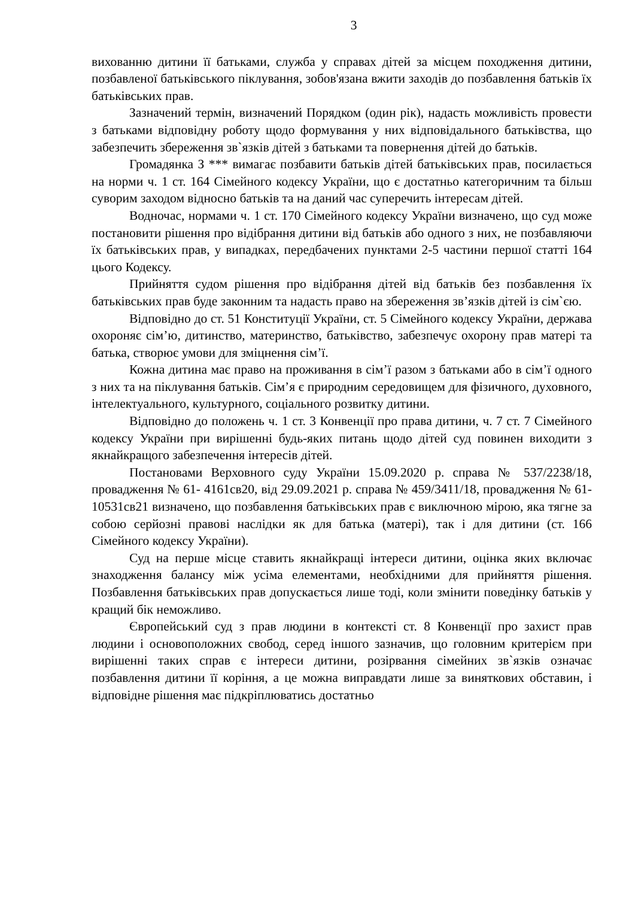3
вихованню дитини її батьками, служба у справах дітей за місцем походження дитини, позбавленої батьківського піклування, зобов'язана вжити заходів до позбавлення батьків їх батьківських прав.
Зазначений термін, визначений Порядком (один рік), надасть можливість провести з батьками відповідну роботу щодо формування у них відповідального батьківства, що забезпечить збереження зв`язків дітей з батьками та повернення дітей до батьків.
Громадянка З *** вимагає позбавити батьків дітей батьківських прав, посилається на норми ч. 1 ст. 164 Сімейного кодексу України, що є достатньо категоричним та більш суворим заходом відносно батьків та на даний час суперечить інтересам дітей.
Водночас, нормами ч. 1 ст. 170 Сімейного кодексу України визначено, що суд може постановити рішення про відібрання дитини від батьків або одного з них, не позбавляючи їх батьківських прав, у випадках, передбачених пунктами 2-5 частини першої статті 164 цього Кодексу.
Прийняття судом рішення про відібрання дітей від батьків без позбавлення їх батьківських прав буде законним та надасть право на збереження зв’язків дітей із сім`єю.
Відповідно до ст. 51 Конституції України, ст. 5 Сімейного кодексу України, держава охороняє сім’ю, дитинство, материнство, батьківство, забезпечує охорону прав матері та батька, створює умови для зміцнення сім’ї.
Кожна дитина має право на проживання в сім’ї разом з батьками або в сім’ї одного з них та на піклування батьків. Сім’я є природним середовищем для фізичного, духовного, інтелектуального, культурного, соціального розвитку дитини.
Відповідно до положень ч. 1 ст. 3 Конвенції про права дитини, ч. 7 ст. 7 Сімейного кодексу України при вирішенні будь-яких питань щодо дітей суд повинен виходити з якнайкращого забезпечення інтересів дітей.
Постановами Верховного суду України 15.09.2020 р. справа № 537/2238/18, провадження № 61- 4161св20, від 29.09.2021 р. справа № 459/3411/18, провадження № 61-10531св21 визначено, що позбавлення батьківських прав є виключною мірою, яка тягне за собою серйозні правові наслідки як для батька (матері), так і для дитини (ст. 166 Сімейного кодексу України).
Суд на перше місце ставить якнайкращі інтереси дитини, оцінка яких включає знаходження балансу між усіма елементами, необхідними для прийняття рішення. Позбавлення батьківських прав допускається лише тоді, коли змінити поведінку батьків у кращий бік неможливо.
Європейський суд з прав людини в контексті ст. 8 Конвенції про захист прав людини і основоположних свобод, серед іншого зазначив, що головним критерієм при вирішенні таких справ є інтереси дитини, розірвання сімейних зв`язків означає позбавлення дитини її коріння, а це можна виправдати лише за виняткових обставин, і відповідне рішення має підкріплюватись достатньо